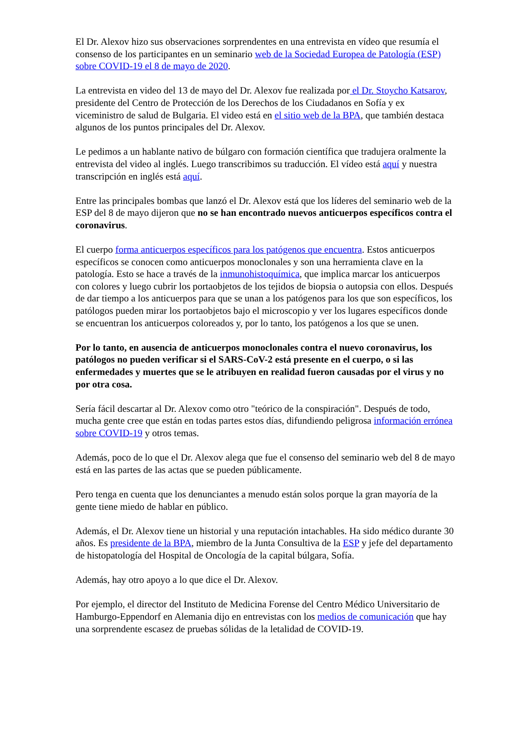El Dr. Alexov hizo sus observaciones sorprendentes en una entrevista en vídeo que resumía el consenso de los participantes en un seminario web de la Sociedad Europea de Patología (ESP) sobre COVID-19 el 8 de mayo de 2020.
La entrevista en video del 13 de mayo del Dr. Alexov fue realizada por el Dr. Stoycho Katsarov, presidente del Centro de Protección de los Derechos de los Ciudadanos en Sofía y ex viceministro de salud de Bulgaria. El video está en el sitio web de la BPA, que también destaca algunos de los puntos principales del Dr. Alexov.
Le pedimos a un hablante nativo de búlgaro con formación científica que tradujera oralmente la entrevista del video al inglés. Luego transcribimos su traducción. El vídeo está aquí y nuestra transcripción en inglés está aquí.
Entre las principales bombas que lanzó el Dr. Alexov está que los líderes del seminario web de la ESP del 8 de mayo dijeron que no se han encontrado nuevos anticuerpos específicos contra el coronavirus.
El cuerpo forma anticuerpos específicos para los patógenos que encuentra. Estos anticuerpos específicos se conocen como anticuerpos monoclonales y son una herramienta clave en la patología. Esto se hace a través de la inmunohistoquímica, que implica marcar los anticuerpos con colores y luego cubrir los portaobjetos de los tejidos de biopsia o autopsia con ellos. Después de dar tiempo a los anticuerpos para que se unan a los patógenos para los que son específicos, los patólogos pueden mirar los portaobjetos bajo el microscopio y ver los lugares específicos donde se encuentran los anticuerpos coloreados y, por lo tanto, los patógenos a los que se unen.
Por lo tanto, en ausencia de anticuerpos monoclonales contra el nuevo coronavirus, los patólogos no pueden verificar si el SARS-CoV-2 está presente en el cuerpo, o si las enfermedades y muertes que se le atribuyen en realidad fueron causadas por el virus y no por otra cosa.
Sería fácil descartar al Dr. Alexov como otro "teórico de la conspiración". Después de todo, mucha gente cree que están en todas partes estos días, difundiendo peligrosa información errónea sobre COVID-19 y otros temas.
Además, poco de lo que el Dr. Alexov alega que fue el consenso del seminario web del 8 de mayo está en las partes de las actas que se pueden públicamente.
Pero tenga en cuenta que los denunciantes a menudo están solos porque la gran mayoría de la gente tiene miedo de hablar en público.
Además, el Dr. Alexov tiene un historial y una reputación intachables. Ha sido médico durante 30 años. Es presidente de la BPA, miembro de la Junta Consultiva de la ESP y jefe del departamento de histopatología del Hospital de Oncología de la capital búlgara, Sofía.
Además, hay otro apoyo a lo que dice el Dr. Alexov.
Por ejemplo, el director del Instituto de Medicina Forense del Centro Médico Universitario de Hamburgo-Eppendorf en Alemania dijo en entrevistas con los medios de comunicación que hay una sorprendente escasez de pruebas sólidas de la letalidad de COVID-19.